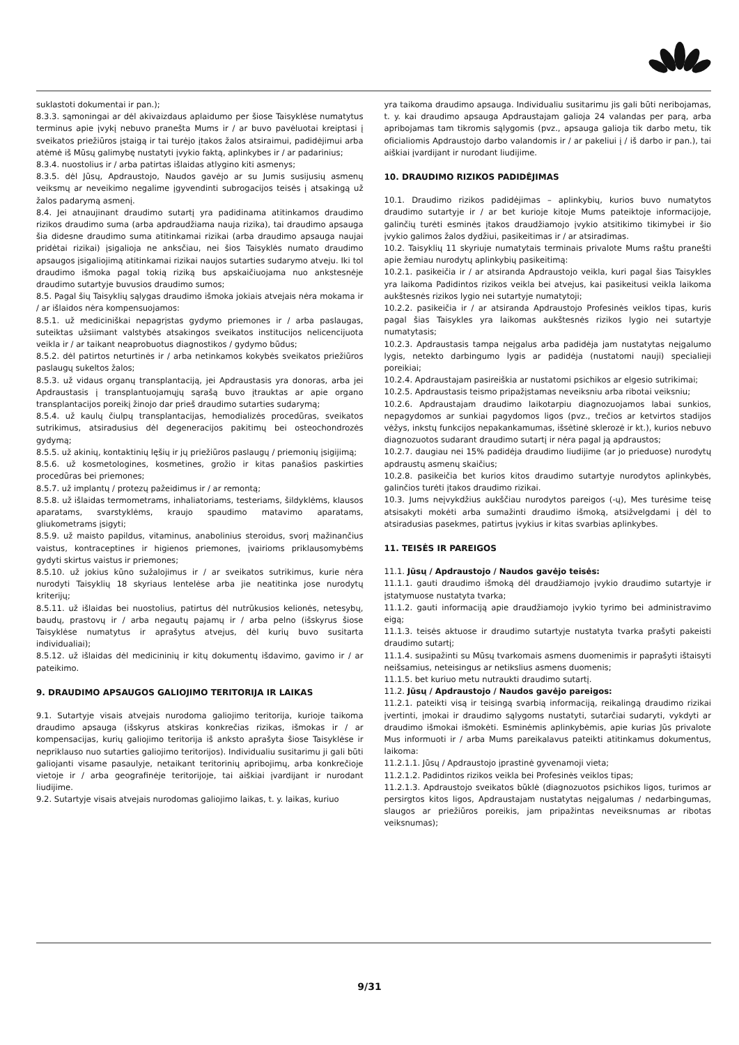suklastoti dokumentai ir pan.);
8.3.3. sąmoningai ar dėl akivaizdaus aplaidumo per šiose Taisyklėse numatytus terminus apie įvykį nebuvo pranešta Mums ir / ar buvo pavėluotai kreiptasi į sveikatos priežiūros įstaigą ir tai turėjo įtakos žalos atsiraimui, padidėjimui arba atėmė iš Mūsų galimybę nustatyti įvykio faktą, aplinkybes ir / ar padarinius;
8.3.4. nuostolius ir / arba patirtas išlaidas atlygino kiti asmenys;
8.3.5. dėl Jūsų, Apdraustojo, Naudos gavėjo ar su Jumis susijusių asmenų veiksmų ar neveikimo negalime įgyvendinti subrogacijos teisės į atsakingą už žalos padarymą asmenį.
8.4. Jei atnaujinant draudimo sutartį yra padidinama atitinkamos draudimo rizikos draudimo suma (arba apdraudžiama nauja rizika), tai draudimo apsauga šia didesne draudimo suma atitinkamai rizikai (arba draudimo apsauga naujai pridėtai rizikai) įsigalioja ne anksčiau, nei šios Taisyklės numato draudimo apsaugos įsigaliojimą atitinkamai rizikai naujos sutarties sudarymo atveju. Iki tol draudimo išmoka pagal tokią riziką bus apskaičiuojama nuo ankstesnėje draudimo sutartyje buvusios draudimo sumos;
8.5. Pagal šių Taisyklių sąlygas draudimo išmoka jokiais atvejais nėra mokama ir / ar išlaidos nėra kompensuojamos:
8.5.1. už mediciniškai nepagrįstas gydymo priemones ir / arba paslaugas, suteiktas užsiimant valstybės atsakingos sveikatos institucijos nelicencijuota veikla ir / ar taikant neaprobuotus diagnostikos / gydymo būdus;
8.5.2. dėl patirtos neturtinės ir / arba netinkamos kokybės sveikatos priežiūros paslaugų sukeltos žalos;
8.5.3. už vidaus organų transplantaciją, jei Apdraustasis yra donoras, arba jei Apdraustasis į transplantuojamųjų sąrašą buvo įtrauktas ar apie organo transplantacijos poreikį žinojo dar prieš draudimo sutarties sudarymą;
8.5.4. už kaulų čiulpų transplantacijas, hemodializės procedūras, sveikatos sutrikimus, atsiradusius dėl degeneracijos pakitimų bei osteochondrozės gydymą;
8.5.5. už akinių, kontaktinių lęšių ir jų priežiūros paslaugų / priemonių įsigijimą;
8.5.6. už kosmetologines, kosmetines, grožio ir kitas panašios paskirties procedūras bei priemones;
8.5.7. už implantų / protezų pažeidimus ir / ar remontą;
8.5.8. už išlaidas termometrams, inhaliatoriams, testeriams, šildyklėms, klausos aparatams, svarstyklėms, kraujo spaudimo matavimo aparatams, gliukometrams įsigyti;
8.5.9. už maisto papildus, vitaminus, anabolinius steroidus, svorį mažinančius vaistus, kontraceptines ir higienos priemones, įvairioms priklausomybėms gydyti skirtus vaistus ir priemones;
8.5.10. už jokius kūno sužalojimus ir / ar sveikatos sutrikimus, kurie nėra nurodyti Taisyklių 18 skyriaus lentelėse arba jie neatitinka jose nurodytų kriterijų;
8.5.11. už išlaidas bei nuostolius, patirtus dėl nutrūkusios kelionės, netesybų, baudų, prastovų ir / arba negautų pajamų ir / arba pelno (išskyrus šiose Taisyklėse numatytus ir aprašytus atvejus, dėl kurių buvo susitarta individualiai);
8.5.12. už išlaidas dėl medicininių ir kitų dokumentų išdavimo, gavimo ir / ar pateikimo.
9. DRAUDIMO APSAUGOS GALIOJIMO TERITORIJA IR LAIKAS
9.1. Sutartyje visais atvejais nurodoma galiojimo teritorija, kurioje taikoma draudimo apsauga (išskyrus atskiras konkrečias rizikas, išmokas ir / ar kompensacijas, kurių galiojimo teritorija iš anksto aprašyta šiose Taisyklėse ir nepriklauso nuo sutarties galiojimo teritorijos). Individualiu susitarimu ji gali būti galiojanti visame pasaulyje, netaikant teritorinių apribojimų, arba konkrečioje vietoje ir / arba geografinėje teritorijoje, tai aiškiai įvardijant ir nurodant liudijime.
9.2. Sutartyje visais atvejais nurodomas galiojimo laikas, t. y. laikas, kuriuo
yra taikoma draudimo apsauga. Individualiu susitarimu jis gali būti neribojamas, t. y. kai draudimo apsauga Apdraustajam galioja 24 valandas per parą, arba apribojamas tam tikromis sąlygomis (pvz., apsauga galioja tik darbo metu, tik oficialiomis Apdraustojo darbo valandomis ir / ar pakeliui į / iš darbo ir pan.), tai aiškiai įvardijant ir nurodant liudijime.
10. DRAUDIMO RIZIKOS PADIDĖJIMAS
10.1. Draudimo rizikos padidėjimas – aplinkybių, kurios buvo numatytos draudimo sutartyje ir / ar bet kurioje kitoje Mums pateiktoje informacijoje, galinčių turėti esminės įtakos draudžiamojo įvykio atsitikimo tikimybei ir šio įvykio galimos žalos dydžiui, pasikeitimas ir / ar atsiradimas.
10.2. Taisyklių 11 skyriuje numatytais terminais privalote Mums raštu pranešti apie žemiau nurodytų aplinkybių pasikeitimą:
10.2.1. pasikeičia ir / ar atsiranda Apdraustojo veikla, kuri pagal šias Taisykles yra laikoma Padidintos rizikos veikla bei atvejus, kai pasikeitusi veikla laikoma aukštesnės rizikos lygio nei sutartyje numatytoji;
10.2.2. pasikeičia ir / ar atsiranda Apdraustojo Profesinės veiklos tipas, kuris pagal šias Taisykles yra laikomas aukštesnės rizikos lygio nei sutartyje numatytasis;
10.2.3. Apdraustasis tampa neįgalus arba padidėja jam nustatytas neįgalumo lygis, netekto darbingumo lygis ar padidėja (nustatomi nauji) specialieji poreikiai;
10.2.4. Apdraustajam pasireiškia ar nustatomi psichikos ar elgesio sutrikimai;
10.2.5. Apdraustasis teismo pripažįstamas neveiksniu arba ribotai veiksniu;
10.2.6. Apdraustajam draudimo laikotarpiu diagnozuojamos labai sunkios, nepagydomos ar sunkiai pagydomos ligos (pvz., trečios ar ketvirtos stadijos vėžys, inkstų funkcijos nepakankamumas, išsėtinė sklerozė ir kt.), kurios nebuvo diagnozuotos sudarant draudimo sutartį ir nėra pagal ją apdraustos;
10.2.7. daugiau nei 15% padidėja draudimo liudijime (ar jo prieduose) nurodytų apdraustų asmenų skaičius;
10.2.8. pasikeičia bet kurios kitos draudimo sutartyje nurodytos aplinkybės, galinčios turėti įtakos draudimo rizikai.
10.3. Jums neįvykdžius aukščiau nurodytos pareigos (-ų), Mes turėsime teisę atsisakyti mokėti arba sumažinti draudimo išmoką, atsižvelgdami į dėl to atsiradusias pasekmes, patirtus įvykius ir kitas svarbias aplinkybes.
11. TEISĖS IR PAREIGOS
11.1. Jūsų / Apdraustojo / Naudos gavėjo teisės:
11.1.1. gauti draudimo išmoką dėl draudžiamojo įvykio draudimo sutartyje ir įstatymuose nustatyta tvarka;
11.1.2. gauti informaciją apie draudžiamojo įvykio tyrimo bei administravimo eigą;
11.1.3. teisės aktuose ir draudimo sutartyje nustatyta tvarka prašyti pakeisti draudimo sutartį;
11.1.4. susipažinti su Mūsų tvarkomais asmens duomenimis ir paprašyti ištaisyti neišsamius, neteisingus ar netikslius asmens duomenis;
11.1.5. bet kuriuo metu nutraukti draudimo sutartį.
11.2. Jūsų / Apdraustojo / Naudos gavėjo pareigos:
11.2.1. pateikti visą ir teisingą svarbią informaciją, reikalingą draudimo rizikai įvertinti, įmokai ir draudimo sąlygoms nustatyti, sutarčiai sudaryti, vykdyti ar draudimo išmokai išmokėti. Esminėmis aplinkybėmis, apie kurias Jūs privalote Mus informuoti ir / arba Mums pareikalavus pateikti atitinkamus dokumentus, laikoma:
11.2.1.1. Jūsų / Apdraustojo įprastinė gyvenamoji vieta;
11.2.1.2. Padidintos rizikos veikla bei Profesinės veiklos tipas;
11.2.1.3. Apdraustojo sveikatos būklė (diagnozuotos psichikos ligos, turimos ar persirgtos kitos ligos, Apdraustajam nustatytas neįgalumas / nedarbingumas, slaugos ar priežiūros poreikis, jam pripažintas neveiksnumas ar ribotas veiksnumas);
9/31